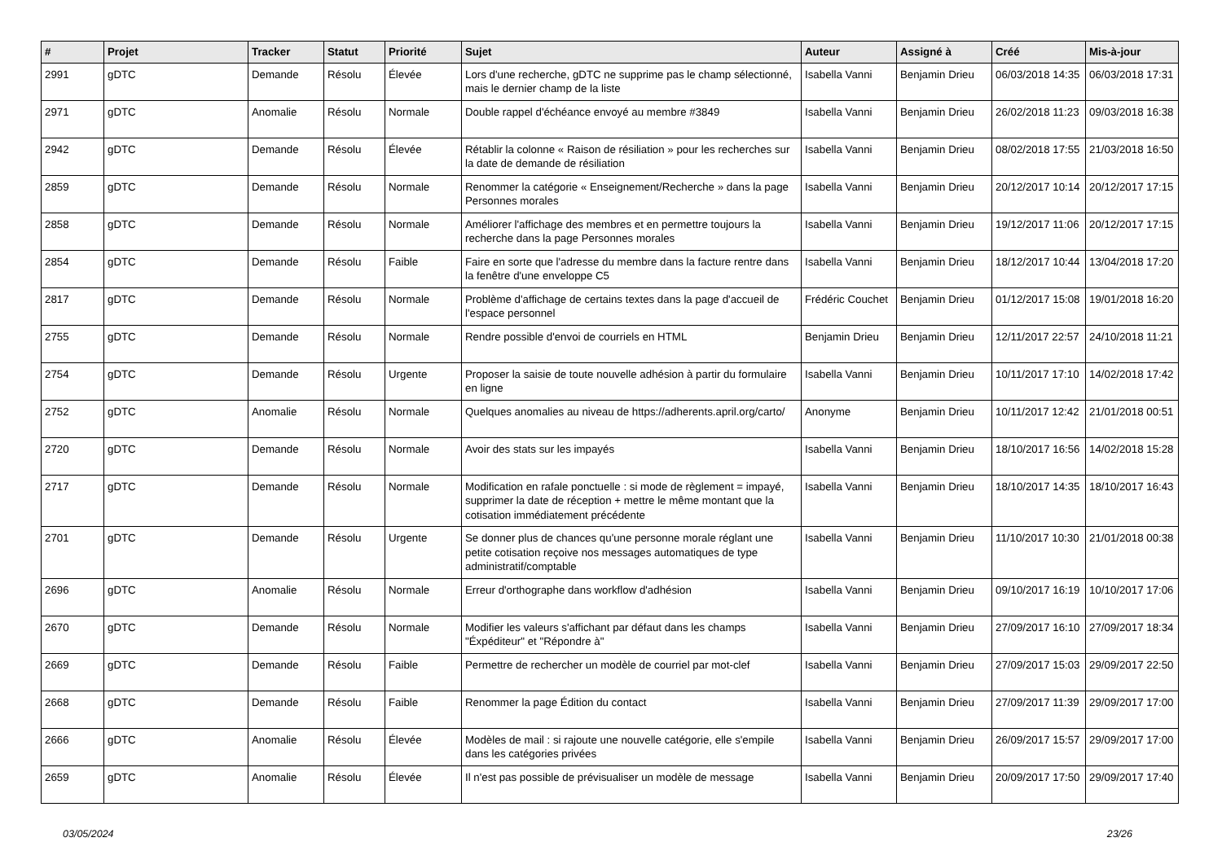| # | Projet | Tracker | Statut | Priorité | Sujet | Auteur | Assigné à | Créé | Mis-à-jour |
| --- | --- | --- | --- | --- | --- | --- | --- | --- | --- |
| 2991 | gDTC | Demande | Résolu | Élevée | Lors d'une recherche, gDTC ne supprime pas le champ sélectionné, mais le dernier champ de la liste | Isabella Vanni | Benjamin Drieu | 06/03/2018 14:35 | 06/03/2018 17:31 |
| 2971 | gDTC | Anomalie | Résolu | Normale | Double rappel d'échéance envoyé au membre #3849 | Isabella Vanni | Benjamin Drieu | 26/02/2018 11:23 | 09/03/2018 16:38 |
| 2942 | gDTC | Demande | Résolu | Élevée | Rétablir la colonne « Raison de résiliation » pour les recherches sur la date de demande de résiliation | Isabella Vanni | Benjamin Drieu | 08/02/2018 17:55 | 21/03/2018 16:50 |
| 2859 | gDTC | Demande | Résolu | Normale | Renommer la catégorie « Enseignement/Recherche » dans la page Personnes morales | Isabella Vanni | Benjamin Drieu | 20/12/2017 10:14 | 20/12/2017 17:15 |
| 2858 | gDTC | Demande | Résolu | Normale | Améliorer l'affichage des membres et en permettre toujours la recherche dans la page Personnes morales | Isabella Vanni | Benjamin Drieu | 19/12/2017 11:06 | 20/12/2017 17:15 |
| 2854 | gDTC | Demande | Résolu | Faible | Faire en sorte que l'adresse du membre dans la facture rentre dans la fenêtre d'une enveloppe C5 | Isabella Vanni | Benjamin Drieu | 18/12/2017 10:44 | 13/04/2018 17:20 |
| 2817 | gDTC | Demande | Résolu | Normale | Problème d'affichage de certains textes dans la page d'accueil de l'espace personnel | Frédéric Couchet | Benjamin Drieu | 01/12/2017 15:08 | 19/01/2018 16:20 |
| 2755 | gDTC | Demande | Résolu | Normale | Rendre possible d'envoi de courriels en HTML | Benjamin Drieu | Benjamin Drieu | 12/11/2017 22:57 | 24/10/2018 11:21 |
| 2754 | gDTC | Demande | Résolu | Urgente | Proposer la saisie de toute nouvelle adhésion à partir du formulaire en ligne | Isabella Vanni | Benjamin Drieu | 10/11/2017 17:10 | 14/02/2018 17:42 |
| 2752 | gDTC | Anomalie | Résolu | Normale | Quelques anomalies au niveau de https://adherents.april.org/carto/ | Anonyme | Benjamin Drieu | 10/11/2017 12:42 | 21/01/2018 00:51 |
| 2720 | gDTC | Demande | Résolu | Normale | Avoir des stats sur les impayés | Isabella Vanni | Benjamin Drieu | 18/10/2017 16:56 | 14/02/2018 15:28 |
| 2717 | gDTC | Demande | Résolu | Normale | Modification en rafale ponctuelle : si mode de règlement = impayé, supprimer la date de réception + mettre le même montant que la cotisation immédiatement précédente | Isabella Vanni | Benjamin Drieu | 18/10/2017 14:35 | 18/10/2017 16:43 |
| 2701 | gDTC | Demande | Résolu | Urgente | Se donner plus de chances qu'une personne morale réglant une petite cotisation reçoive nos messages automatiques de type administratif/comptable | Isabella Vanni | Benjamin Drieu | 11/10/2017 10:30 | 21/01/2018 00:38 |
| 2696 | gDTC | Anomalie | Résolu | Normale | Erreur d'orthographe dans workflow d'adhésion | Isabella Vanni | Benjamin Drieu | 09/10/2017 16:19 | 10/10/2017 17:06 |
| 2670 | gDTC | Demande | Résolu | Normale | Modifier les valeurs s'affichant par défaut dans les champs "Éxpéditeur" et "Répondre à" | Isabella Vanni | Benjamin Drieu | 27/09/2017 16:10 | 27/09/2017 18:34 |
| 2669 | gDTC | Demande | Résolu | Faible | Permettre de rechercher un modèle de courriel par mot-clef | Isabella Vanni | Benjamin Drieu | 27/09/2017 15:03 | 29/09/2017 22:50 |
| 2668 | gDTC | Demande | Résolu | Faible | Renommer la page Édition du contact | Isabella Vanni | Benjamin Drieu | 27/09/2017 11:39 | 29/09/2017 17:00 |
| 2666 | gDTC | Anomalie | Résolu | Élevée | Modèles de mail : si rajoute une nouvelle catégorie, elle s'empile dans les catégories privées | Isabella Vanni | Benjamin Drieu | 26/09/2017 15:57 | 29/09/2017 17:00 |
| 2659 | gDTC | Anomalie | Résolu | Élevée | Il n'est pas possible de prévisualiser un modèle de message | Isabella Vanni | Benjamin Drieu | 20/09/2017 17:50 | 29/09/2017 17:40 |
03/05/2024 23/26